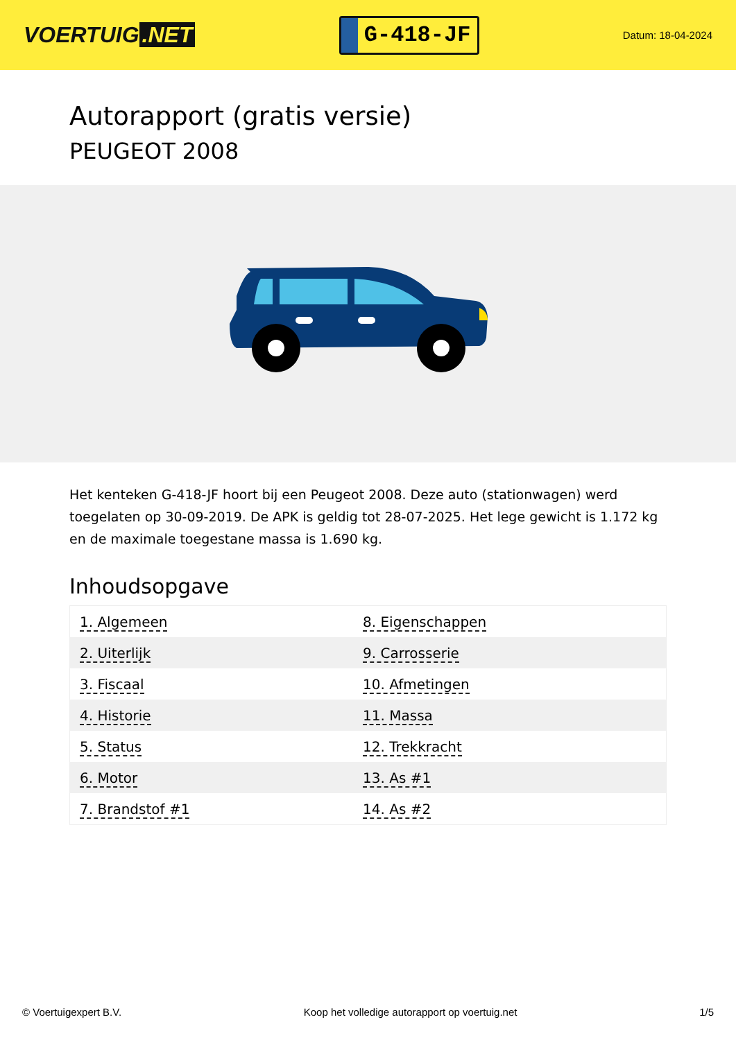VOERTUIG.NET
G-418-JF
Datum: 18-04-2024
Autorapport (gratis versie)
PEUGEOT 2008
Het kenteken G-418-JF hoort bij een Peugeot 2008. Deze auto (stationwagen) werd toegelaten op 30-09-2019. De APK is geldig tot 28-07-2025. Het lege gewicht is 1.172 kg en de maximale toegestane massa is 1.690 kg.
Inhoudsopgave
| 1. Algemeen | 8. Eigenschappen |
| 2. Uiterlijk | 9. Carrosserie |
| 3. Fiscaal | 10. Afmetingen |
| 4. Historie | 11. Massa |
| 5. Status | 12. Trekkracht |
| 6. Motor | 13. As #1 |
| 7. Brandstof #1 | 14. As #2 |
© Voertuigexpert B.V. Koop het volledige autorapport op voertuig.net 1/5